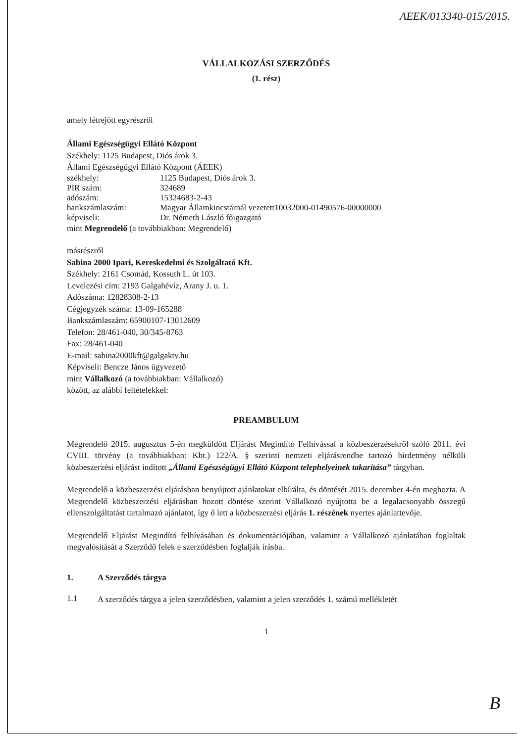AEEK/013340-015/2015.
VÁLLALKOZÁSI SZERZŐDÉS
(1. rész)
amely létrejött egyrészről
Állami Egészségügyi Ellátó Központ
Székhely: 1125 Budapest, Diós árok 3.
Állami Egészségügyi Ellátó Központ (ÁEEK)
székhely: 1125 Budapest, Diós árok 3.
PIR szám: 324689
adószám: 15324683-2-43
bankszámlaszám: Magyar Államkincstárnál vezetett10032000-01490576-00000000
képviseli: Dr. Németh László főigazgató
mint Megrendelő (a továbbiakban: Megrendelő)
másrészről
Sabina 2000 Ipari, Kereskedelmi és Szolgáltató Kft.
Székhely: 2161 Csomád, Kossuth L. út 103.
Levelezési cím: 2193 Galgahévíz, Arany J. u. 1.
Adószáma: 12828308-2-13
Cégjegyzék száma: 13-09-165288
Bankszámlaszám: 65900107-13012609
Telefon: 28/461-040, 30/345-8763
Fax: 28/461-040
E-mail: sabina2000kft@galgaktv.hu
Képviseli: Bencze János ügyvezető
mint Vállalkozó (a továbbiakban: Vállalkozó)
között, az alábbi feltételekkel:
PREAMBULUM
Megrendelő 2015. augusztus 5-én megküldött Eljárást Megindító Felhívással a közbeszerzésekről szóló 2011. évi CVIII. törvény (a továbbiakban: Kbt.) 122/A. § szerinti nemzeti eljárásrendbe tartozó hirdetmény nélküli közbeszerzési eljárást indított „Állami Egészségügyi Ellátó Központ telephelyeinek takarítása” tárgyban.
Megrendelő a közbeszerzési eljárásban benyújtott ajánlatokat elbírálta, és döntését 2015. december 4-én meghozta. A Megrendelő közbeszerzési eljárásban hozott döntése szerint Vállalkozó nyújtotta be a legalacsonyabb összegű ellenszolgáltatást tartalmazó ajánlatot, így ő lett a közbeszerzési eljárás 1. részének nyertes ajánlattevője.
Megrendelő Eljárást Megindító felhívásában és dokumentációjában, valamint a Vállalkozó ajánlatában foglaltak megvalósítását a Szerződő felek e szerződésben foglalják írásba.
1. A Szerződés tárgya
1.1
A szerződés tárgya a jelen szerződésben, valamint a jelen szerződés 1. számú mellékletét
1
B